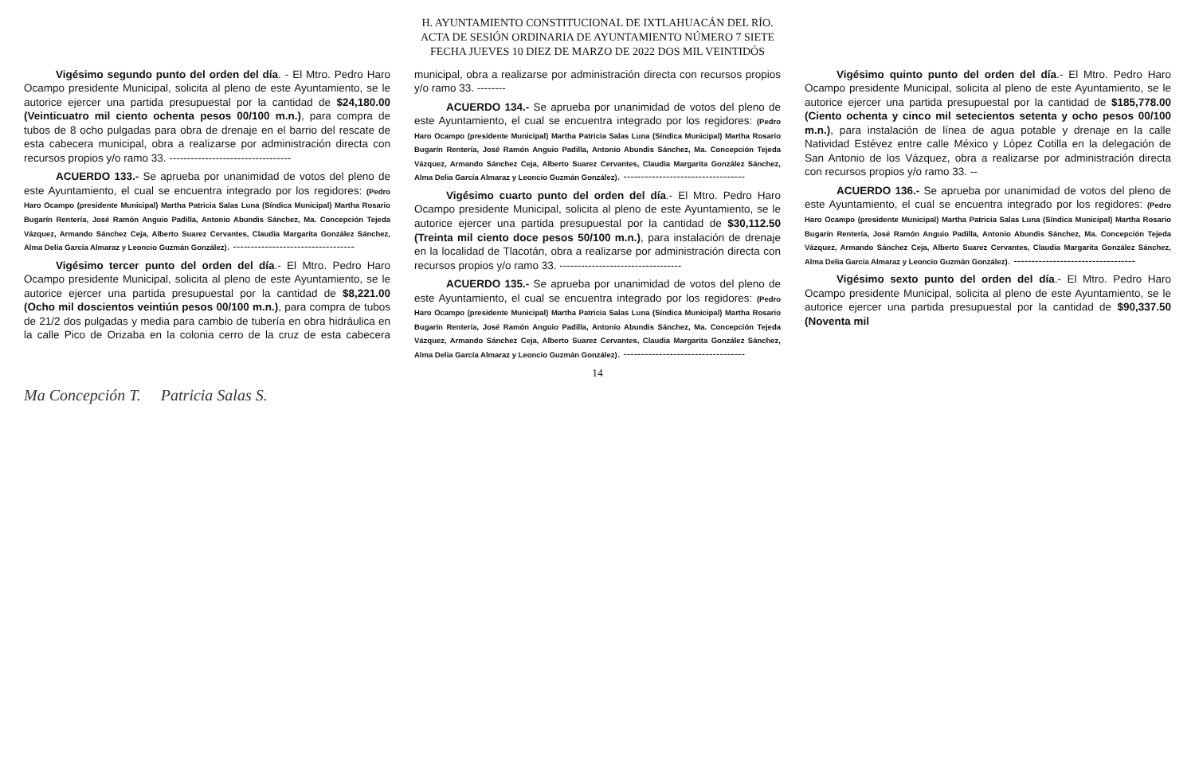H. AYUNTAMIENTO CONSTITUCIONAL DE IXTLAHUACÁN DEL RÍO.
ACTA DE SESIÓN ORDINARIA DE AYUNTAMIENTO NÚMERO 7 SIETE
FECHA JUEVES 10 DIEZ DE MARZO DE 2022 DOS MIL VEINTIDÓS
Vigésimo segundo punto del orden del día. - El Mtro. Pedro Haro Ocampo presidente Municipal, solicita al pleno de este Ayuntamiento, se le autorice ejercer una partida presupuestal por la cantidad de $24,180.00 (Veinticuatro mil ciento ochenta pesos 00/100 m.n.), para compra de tubos de 8 ocho pulgadas para obra de drenaje en el barrio del rescate de esta cabecera municipal, obra a realizarse por administración directa con recursos propios y/o ramo 33. ----------------------------------
ACUERDO 133.- Se aprueba por unanimidad de votos del pleno de este Ayuntamiento, el cual se encuentra integrado por los regidores: (Pedro Haro Ocampo (presidente Municipal) Martha Patricia Salas Luna (Síndica Municipal) Martha Rosario Bugarín Rentería, José Ramón Anguio Padilla, Antonio Abundis Sánchez, Ma. Concepción Tejeda Vázquez, Armando Sánchez Ceja, Alberto Suarez Cervantes, Claudia Margarita González Sánchez, Alma Delia García Almaraz y Leoncio Guzmán González). ----------------------------------
Vigésimo tercer punto del orden del día.- El Mtro. Pedro Haro Ocampo presidente Municipal, solicita al pleno de este Ayuntamiento, se le autorice ejercer una partida presupuestal por la cantidad de $8,221.00 (Ocho mil doscientos veintiún pesos 00/100 m.n.), para compra de tubos de 21/2 dos pulgadas y media para cambio de tubería en obra hidráulica en la calle Pico de Orizaba en la colonia cerro de la cruz de esta cabecera municipal, obra a realizarse por administración directa con recursos propios y/o ramo 33. --------
ACUERDO 134.- Se aprueba por unanimidad de votos del pleno de este Ayuntamiento, el cual se encuentra integrado por los regidores: (Pedro Haro Ocampo (presidente Municipal) Martha Patricia Salas Luna (Síndica Municipal) Martha Rosario Bugarín Rentería, José Ramón Anguio Padilla, Antonio Abundis Sánchez, Ma. Concepción Tejeda Vázquez, Armando Sánchez Ceja, Alberto Suarez Cervantes, Claudia Margarita González Sánchez, Alma Delia García Almaraz y Leoncio Guzmán González). ----------------------------------
Vigésimo cuarto punto del orden del día.- El Mtro. Pedro Haro Ocampo presidente Municipal, solicita al pleno de este Ayuntamiento, se le autorice ejercer una partida presupuestal por la cantidad de $30,112.50 (Treinta mil ciento doce pesos 50/100 m.n.), para instalación de drenaje en la localidad de Tlacotán, obra a realizarse por administración directa con recursos propios y/o ramo 33. ----------------------------------
ACUERDO 135.- Se aprueba por unanimidad de votos del pleno de este Ayuntamiento, el cual se encuentra integrado por los regidores: (Pedro Haro Ocampo (presidente Municipal) Martha Patricia Salas Luna (Síndica Municipal) Martha Rosario Bugarín Rentería, José Ramón Anguio Padilla, Antonio Abundis Sánchez, Ma. Concepción Tejeda Vázquez, Armando Sánchez Ceja, Alberto Suarez Cervantes, Claudia Margarita González Sánchez, Alma Delia García Almaraz y Leoncio Guzmán González). ----------------------------------
Vigésimo quinto punto del orden del día.- El Mtro. Pedro Haro Ocampo presidente Municipal, solicita al pleno de este Ayuntamiento, se le autorice ejercer una partida presupuestal por la cantidad de $185,778.00 (Ciento ochenta y cinco mil setecientos setenta y ocho pesos 00/100 m.n.), para instalación de línea de agua potable y drenaje en la calle Natividad Estévez entre calle México y López Cotilla en la delegación de San Antonio de los Vázquez, obra a realizarse por administración directa con recursos propios y/o ramo 33. --
ACUERDO 136.- Se aprueba por unanimidad de votos del pleno de este Ayuntamiento, el cual se encuentra integrado por los regidores: (Pedro Haro Ocampo (presidente Municipal) Martha Patricia Salas Luna (Síndica Municipal) Martha Rosario Bugarín Rentería, José Ramón Anguio Padilla, Antonio Abundis Sánchez, Ma. Concepción Tejeda Vázquez, Armando Sánchez Ceja, Alberto Suarez Cervantes, Claudia Margarita González Sánchez, Alma Delia García Almaraz y Leoncio Guzmán González). ----------------------------------
Vigésimo sexto punto del orden del día.- El Mtro. Pedro Haro Ocampo presidente Municipal, solicita al pleno de este Ayuntamiento, se le autorice ejercer una partida presupuestal por la cantidad de $90,337.50 (Noventa mil
14
Ma Concepción T. Patricia Salas S.